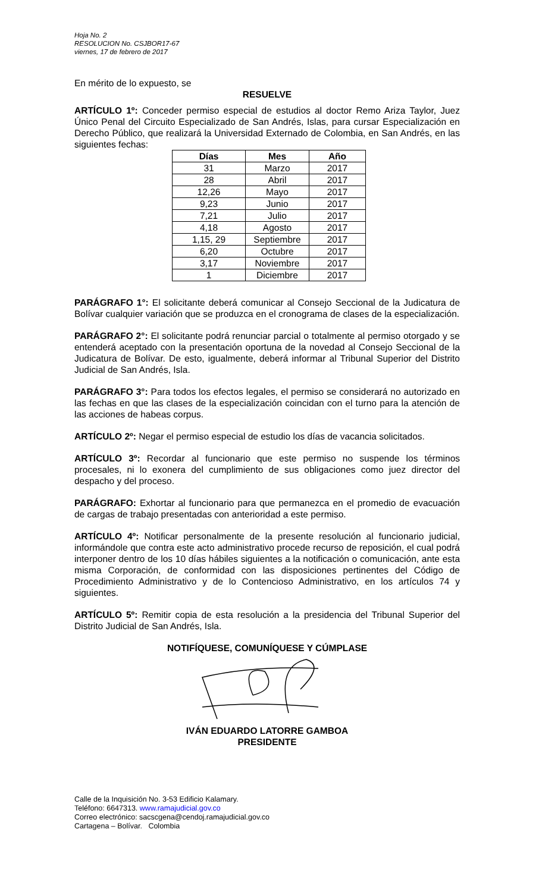Hoja No. 2
RESOLUCION No. CSJBOR17-67
viernes, 17 de febrero de 2017
En mérito de lo expuesto, se
RESUELVE
ARTÍCULO 1º: Conceder permiso especial de estudios al doctor Remo Ariza Taylor, Juez Único Penal del Circuito Especializado de San Andrés, Islas, para cursar Especialización en Derecho Público, que realizará la Universidad Externado de Colombia, en San Andrés, en las siguientes fechas:
| Días | Mes | Año |
| --- | --- | --- |
| 31 | Marzo | 2017 |
| 28 | Abril | 2017 |
| 12,26 | Mayo | 2017 |
| 9,23 | Junio | 2017 |
| 7,21 | Julio | 2017 |
| 4,18 | Agosto | 2017 |
| 1,15, 29 | Septiembre | 2017 |
| 6,20 | Octubre | 2017 |
| 3,17 | Noviembre | 2017 |
| 1 | Diciembre | 2017 |
PARÁGRAFO 1°: El solicitante deberá comunicar al Consejo Seccional de la Judicatura de Bolívar cualquier variación que se produzca en el cronograma de clases de la especialización.
PARÁGRAFO 2°: El solicitante podrá renunciar parcial o totalmente al permiso otorgado y se entenderá aceptado con la presentación oportuna de la novedad al Consejo Seccional de la Judicatura de Bolívar. De esto, igualmente, deberá informar al Tribunal Superior del Distrito Judicial de San Andrés, Isla.
PARÁGRAFO 3°: Para todos los efectos legales, el permiso se considerará no autorizado en las fechas en que las clases de la especialización coincidan con el turno para la atención de las acciones de habeas corpus.
ARTÍCULO 2º: Negar el permiso especial de estudio los días de vacancia solicitados.
ARTÍCULO 3º: Recordar al funcionario que este permiso no suspende los términos procesales, ni lo exonera del cumplimiento de sus obligaciones como juez director del despacho y del proceso.
PARÁGRAFO: Exhortar al funcionario para que permanezca en el promedio de evacuación de cargas de trabajo presentadas con anterioridad a este permiso.
ARTÍCULO 4º: Notificar personalmente de la presente resolución al funcionario judicial, informándole que contra este acto administrativo procede recurso de reposición, el cual podrá interponer dentro de los 10 días hábiles siguientes a la notificación o comunicación, ante esta misma Corporación, de conformidad con las disposiciones pertinentes del Código de Procedimiento Administrativo y de lo Contencioso Administrativo, en los artículos 74 y siguientes.
ARTÍCULO 5º: Remitir copia de esta resolución a la presidencia del Tribunal Superior del Distrito Judicial de San Andrés, Isla.
NOTIFÍQUESE, COMUNÍQUESE Y CÚMPLASE
IVÁN EDUARDO LATORRE GAMBOA
PRESIDENTE
Calle de la Inquisición No. 3-53 Edificio Kalamary.
Teléfono: 6647313. www.ramajudicial.gov.co
Correo electrónico: sacscgena@cendoj.ramajudicial.gov.co
Cartagena – Bolívar. Colombia